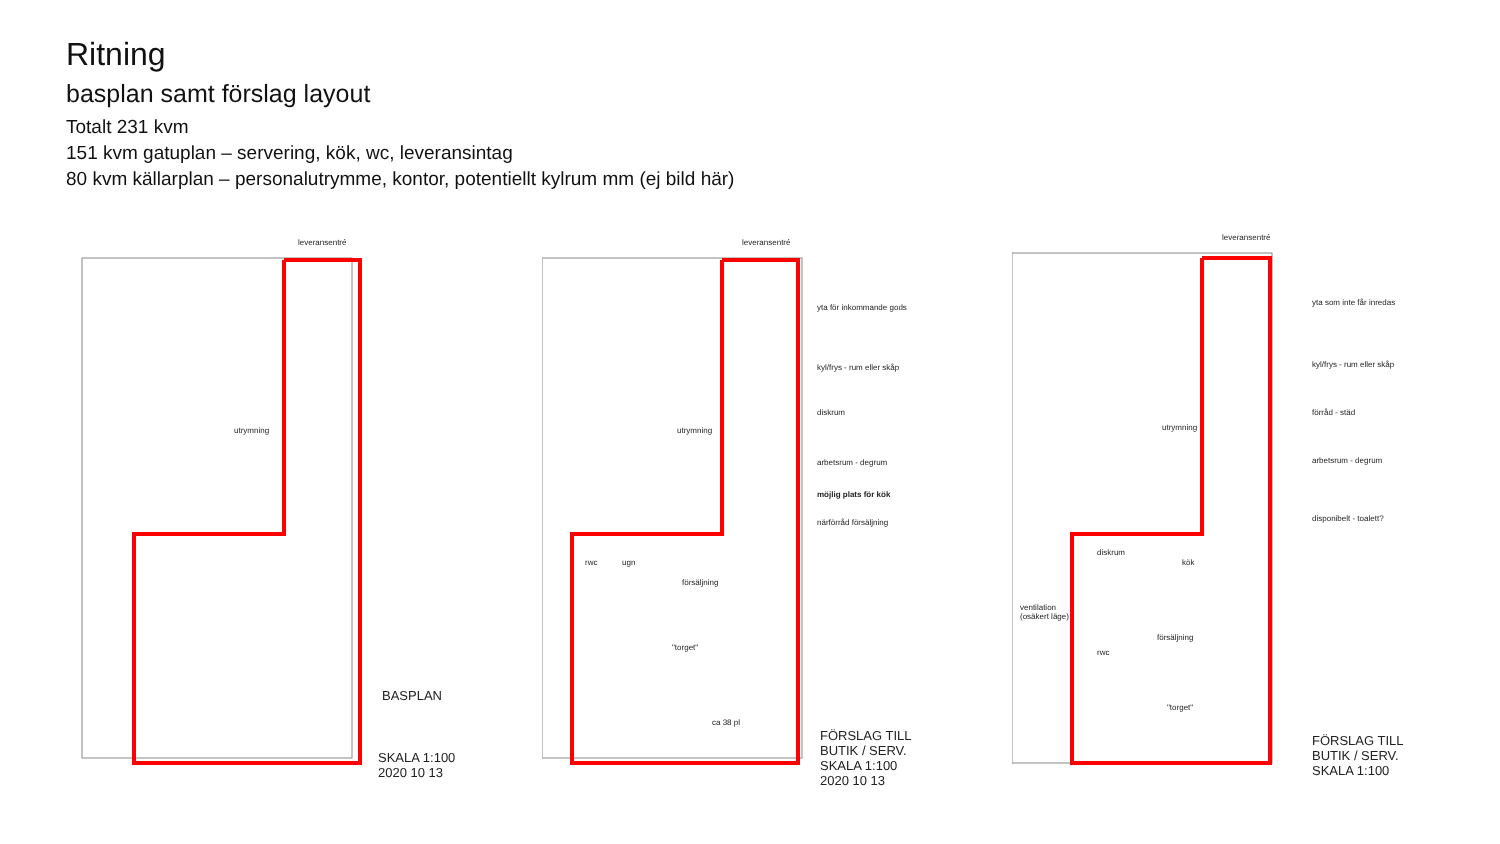Ritning
basplan samt förslag layout
Totalt 231 kvm
151 kvm gatuplan – servering, kök, wc, leveransintag
80 kvm källarplan – personalutrymme, kontor, potentiellt kylrum mm (ej bild här)
leveransentré
utrymning
BASPLAN
SKALA 1:100
2020 10 13
leveransentré
yta för inkommande gods
kyl/frys - rum eller skåp
diskrum
arbetsrum - degrum
möjlig plats för kök
närförråd försäljning
utrymning
rwc ugn
försäljning
"torget"
ca 38 pl
FÖRSLAG TILL
BUTIK / SERV.
SKALA 1:100
2020 10 13
leveransentré
yta som inte får inredas
kyl/frys - rum eller skåp
förråd - städ
arbetsrum - degrum
disponibelt - toalett?
utrymning
diskrum
kök
ventilation
(osäkert läge)
försäljning
rwc
"torget"
FÖRSLAG TILL
BUTIK / SERV.
SKALA 1:100